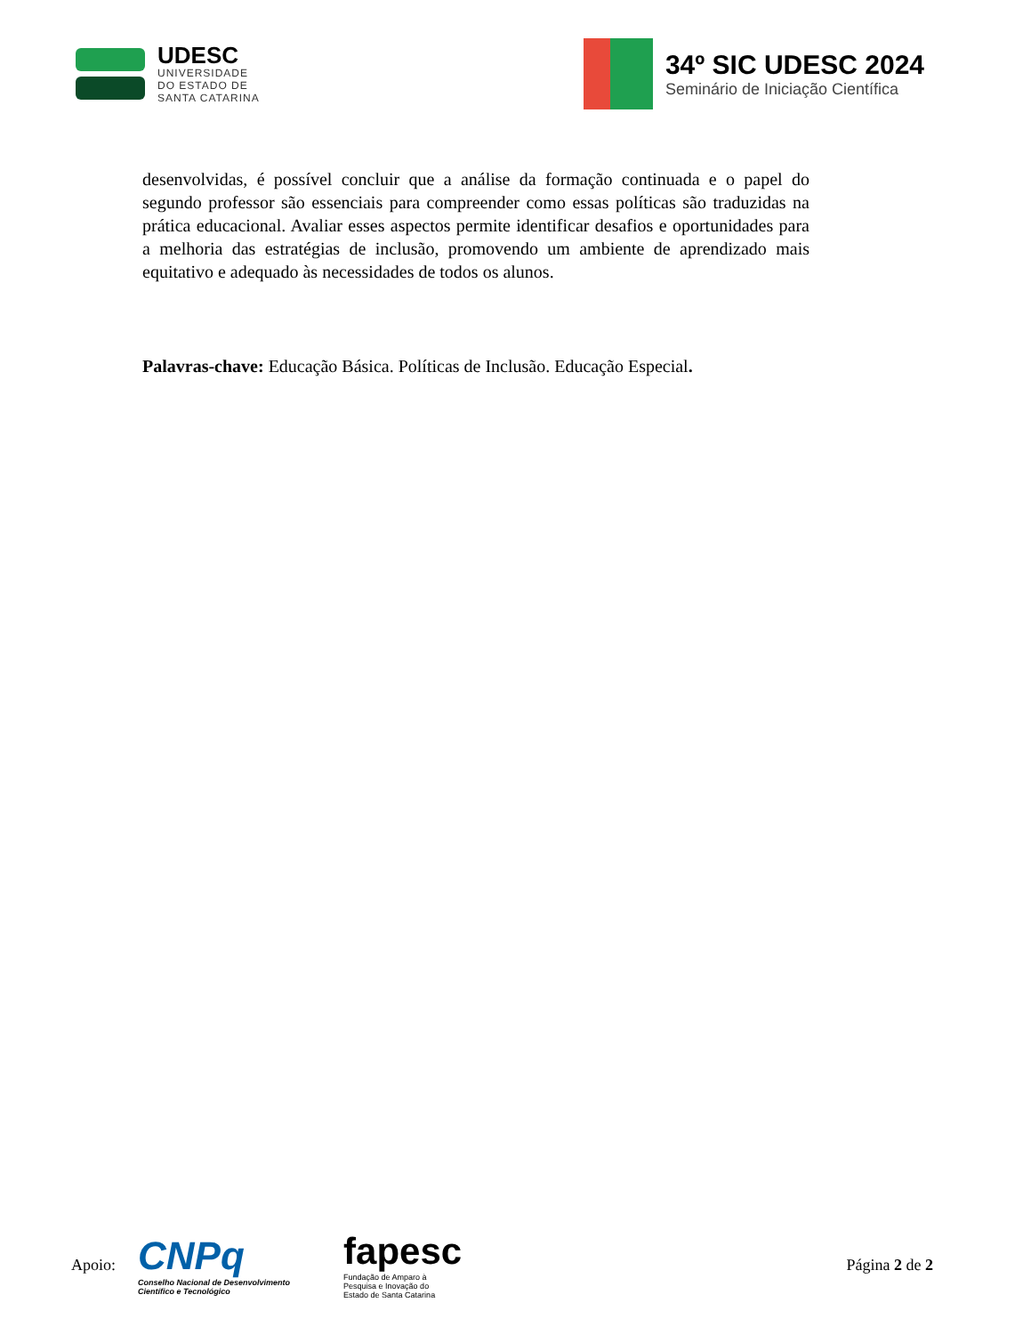UDESC
UNIVERSIDADE
DO ESTADO DE
SANTA CATARINA
34º SIC UDESC 2024
Seminário de Iniciação Científica
desenvolvidas, é possível concluir que a análise da formação continuada e o papel do segundo professor são essenciais para compreender como essas políticas são traduzidas na prática educacional. Avaliar esses aspectos permite identificar desafios e oportunidades para a melhoria das estratégias de inclusão, promovendo um ambiente de aprendizado mais equitativo e adequado às necessidades de todos os alunos.
Palavras-chave: Educação Básica. Políticas de Inclusão. Educação Especial.
Apoio:
CNPq
Conselho Nacional de Desenvolvimento
Científico e Tecnológico
fapesc
Fundação de Amparo à
Pesquisa e Inovação do
Estado de Santa Catarina
Página 2 de 2